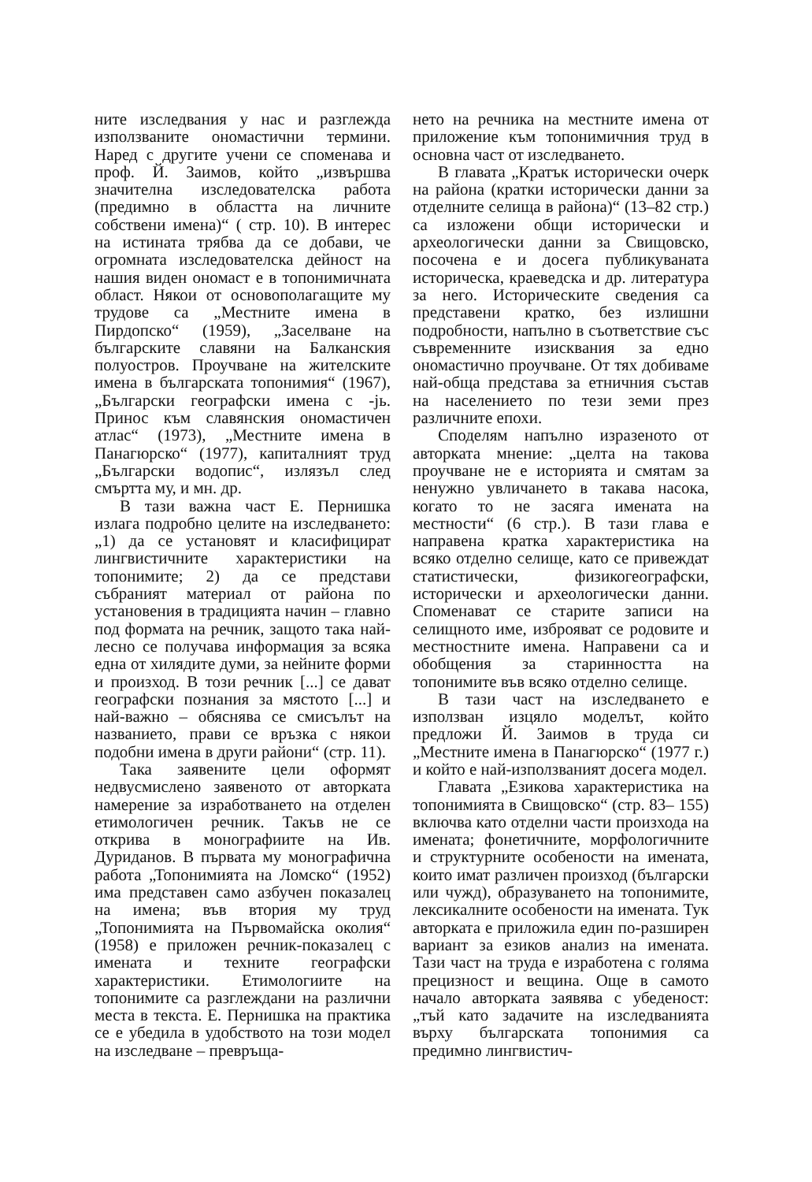ните изследвания у нас и разглежда използваните ономастични термини. Наред с другите учени се споменава и проф. Й. Заимов, който „извършва значителна изследователска работа (предимно в областта на личните собствени имена)“ ( стр. 10). В интерес на истината трябва да се добави, че огромната изследователска дейност на нашия виден ономаст е в топонимичната област. Някои от основополагащите му трудове са „Местните имена в Пирдопско“ (1959), „Заселване на българските славяни на Балканския полуостров. Проучване на жителските имена в българската топонимия“ (1967), „Български географски имена с -jь. Принос към славянския ономастичен атлас“ (1973), „Местните имена в Панагюрско“ (1977), капиталният труд „Български водопис“, излязъл след смъртта му, и мн. др.
В тази важна част Е. Пернишка излага подробно целите на изследването: „1) да се установят и класифицират лингвистичните характеристики на топонимите; 2) да се представи събраният материал от района по установения в традицията начин – главно под формата на речник, защото така най-лесно се получава информация за всяка една от хилядите думи, за нейните форми и произход. В този речник [...] се дават географски познания за мястото [...] и най-важно – обяснява се смисълът на названието, прави се връзка с някои подобни имена в други райони“ (стр. 11).
Така заявените цели оформят недвусмислено заявеното от авторката намерение за изработването на отделен етимологичен речник. Такъв не се открива в монографиите на Ив. Дуриданов. В първата му монографична работа „Топонимията на Ломско“ (1952) има представен само азбучен показалец на имена; във втория му труд „Топонимията на Първомайска околия“ (1958) е приложен речник-показалец с имената и техните географски характеристики. Етимологиите на топонимите са разглеждани на различни места в текста. Е. Пернишка на практика се е убедила в удобството на този модел на изследване – превръща-
нето на речника на местните имена от приложение към топонимичния труд в основна част от изследването.
В главата „Кратък исторически очерк на района (кратки исторически данни за отделните селища в района)“ (13–82 стр.) са изложени общи исторически и археологически данни за Свищовско, посочена е и досега публикуваната историческа, краеведска и др. литература за него. Историческите сведения са представени кратко, без излишни подробности, напълно в съответствие със съвременните изисквания за едно ономастично проучване. От тях добиваме най-обща представа за етничния състав на населението по тези земи през различните епохи.
Споделям напълно изразеното от авторката мнение: „целта на такова проучване не е историята и смятам за ненужно увличането в такава насока, когато то не засяга имената на местности“ (6 стр.). В тази глава е направена кратка характеристика на всяко отделно селище, като се привеждат статистически, физикогеографски, исторически и археологически данни. Споменават се старите записи на селищното име, изброяват се родовите и местностните имена. Направени са и обобщения за старинността на топонимите във всяко отделно селище.
В тази част на изследването е използван изцяло моделът, който предложи Й. Заимов в труда си „Местните имена в Панагюрско“ (1977 г.) и който е най-използваният досега модел.
Главата „Езикова характеристика на топонимията в Свищовско“ (стр. 83– 155) включва като отделни части произхода на имената; фонетичните, морфологичните и структурните особености на имената, които имат различен произход (български или чужд), образуването на топонимите, лексикалните особености на имената. Тук авторката е приложила един по-разширен вариант за езиков анализ на имената. Тази част на труда е изработена с голяма прецизност и вещина. Още в самото начало авторката заявява с убеденост: „тъй като задачите на изследванията върху българската топонимия са предимно лингвистич-